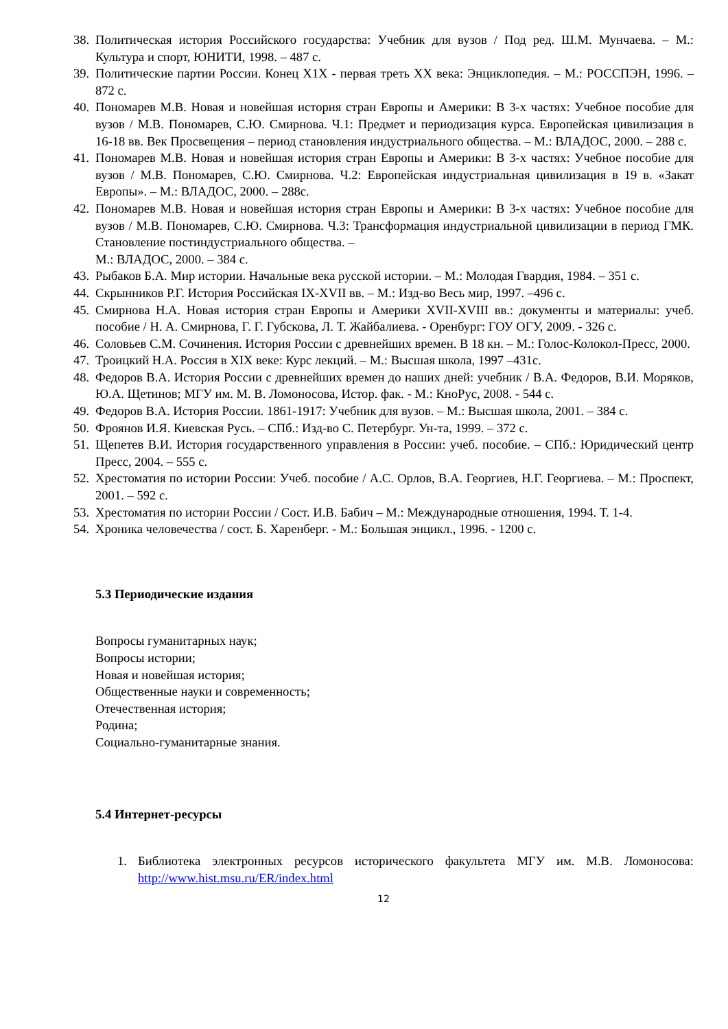38. Политическая история Российского государства: Учебник для вузов / Под ред. Ш.М. Мунчаева. – М.: Культура и спорт, ЮНИТИ, 1998. – 487 с.
39. Политические партии России. Конец X1X - первая треть XX века: Энциклопедия. – М.: РОССПЭН, 1996. – 872 с.
40. Пономарев М.В. Новая и новейшая история стран Европы и Америки: В 3-х частях: Учебное пособие для вузов / М.В. Пономарев, С.Ю. Смирнова. Ч.1: Предмет и периодизация курса. Европейская цивилизация в 16-18 вв. Век Просвещения – период становления индустриального общества. – М.: ВЛАДОС, 2000. – 288 с.
41. Пономарев М.В. Новая и новейшая история стран Европы и Америки: В 3-х частях: Учебное пособие для вузов / М.В. Пономарев, С.Ю. Смирнова. Ч.2: Европейская индустриальная цивилизация в 19 в. «Закат Европы». – М.: ВЛАДОС, 2000. – 288с.
42. Пономарев М.В. Новая и новейшая история стран Европы и Америки: В 3-х частях: Учебное пособие для вузов / М.В. Пономарев, С.Ю. Смирнова. Ч.3: Трансформация индустриальной цивилизации в период ГМК. Становление постиндустриального общества. –
М.: ВЛАДОС, 2000. – 384 с.
43. Рыбаков Б.А. Мир истории. Начальные века русской истории. – М.: Молодая Гвардия, 1984. – 351 с.
44. Скрынников Р.Г. История Российская IX-XVII вв. – М.: Изд-во Весь мир, 1997. –496 с.
45. Смирнова Н.А. Новая история стран Европы и Америки XVII-XVIII вв.: документы и материалы: учеб. пособие / Н. А. Смирнова, Г. Г. Губскова, Л. Т. Жайбалиева. - Оренбург: ГОУ ОГУ, 2009. - 326 с.
46. Соловьев С.М. Сочинения. История России с древнейших времен. В 18 кн. – М.: Голос-Колокол-Пресс, 2000.
47. Троицкий Н.А. Россия в XIX веке: Курс лекций. – М.: Высшая школа, 1997 –431с.
48. Федоров В.А. История России с древнейших времен до наших дней: учебник / В.А. Федоров, В.И. Моряков, Ю.А. Щетинов; МГУ им. М. В. Ломоносова, Истор. фак. - М.: КноРус, 2008. - 544 с.
49. Федоров В.А. История России. 1861-1917: Учебник для вузов. – М.: Высшая школа, 2001. – 384 с.
50. Фроянов И.Я. Киевская Русь. – СПб.: Изд-во С. Петербург. Ун-та, 1999. – 372 с.
51. Щепетев В.И. История государственного управления в России: учеб. пособие. – СПб.: Юридический центр Пресс, 2004. – 555 с.
52. Хрестоматия по истории России: Учеб. пособие / А.С. Орлов, В.А. Георгиев, Н.Г. Георгиева. – М.: Проспект, 2001. – 592 с.
53. Хрестоматия по истории России / Сост. И.В. Бабич – М.: Международные отношения, 1994. Т. 1-4.
54. Хроника человечества / сост. Б. Харенберг. - М.: Большая энцикл., 1996. - 1200 с.
5.3 Периодические издания
Вопросы гуманитарных наук;
Вопросы истории;
Новая и новейшая история;
Общественные науки и современность;
Отечественная история;
Родина;
Социально-гуманитарные знания.
5.4 Интернет-ресурсы
1. Библиотека электронных ресурсов исторического факультета МГУ им. М.В. Ломоносова: http://www.hist.msu.ru/ER/index.html
12